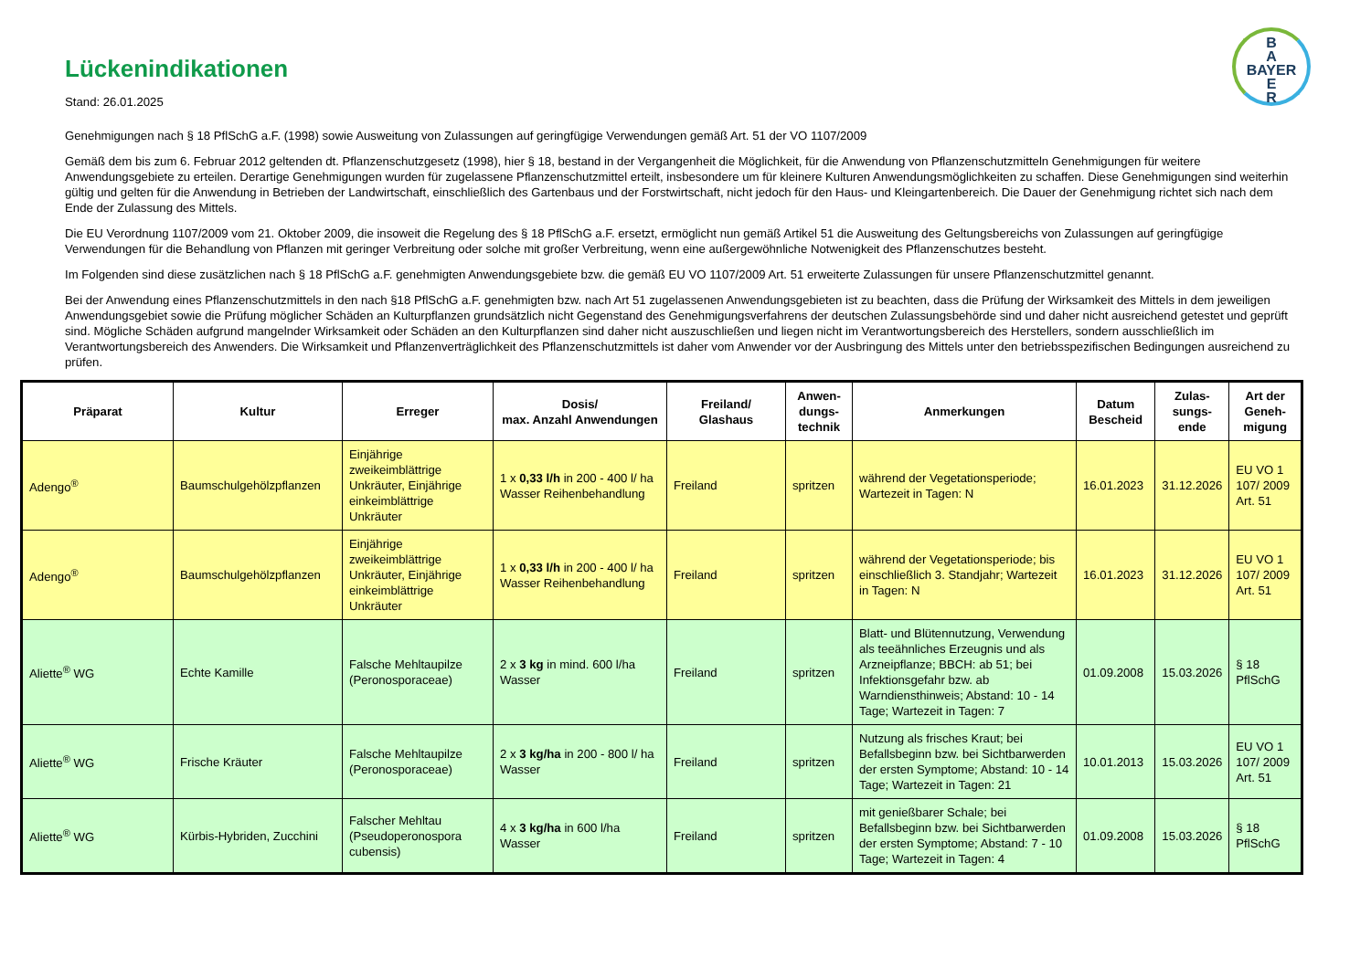B
A
BAYER
E
R
Lückenindikationen
Stand: 26.01.2025
Genehmigungen nach § 18 PflSchG a.F. (1998) sowie Ausweitung von Zulassungen auf geringfügige Verwendungen gemäß Art. 51 der VO 1107/2009
Gemäß dem bis zum 6. Februar 2012 geltenden dt. Pflanzenschutzgesetz (1998), hier § 18, bestand in der Vergangenheit die Möglichkeit, für die Anwendung von Pflanzenschutzmitteln Genehmigungen für weitere Anwendungsgebiete zu erteilen. Derartige Genehmigungen wurden für zugelassene Pflanzenschutzmittel erteilt, insbesondere um für kleinere Kulturen Anwendungsmöglichkeiten zu schaffen. Diese Genehmigungen sind weiterhin gültig und gelten für die Anwendung in Betrieben der Landwirtschaft, einschließlich des Gartenbaus und der Forstwirtschaft, nicht jedoch für den Haus- und Kleingartenbereich. Die Dauer der Genehmigung richtet sich nach dem Ende der Zulassung des Mittels.
Die EU Verordnung 1107/2009 vom 21. Oktober 2009, die insoweit die Regelung des § 18 PflSchG a.F. ersetzt, ermöglicht nun gemäß Artikel 51 die Ausweitung des Geltungsbereichs von Zulassungen auf geringfügige Verwendungen für die Behandlung von Pflanzen mit geringer Verbreitung oder solche mit großer Verbreitung, wenn eine außergewöhnliche Notwenigkeit des Pflanzenschutzes besteht.
Im Folgenden sind diese zusätzlichen nach § 18 PflSchG a.F. genehmigten Anwendungsgebiete bzw. die gemäß EU VO 1107/2009 Art. 51 erweiterte Zulassungen für unsere Pflanzenschutzmittel genannt.
Bei der Anwendung eines Pflanzenschutzmittels in den nach §18 PflSchG a.F. genehmigten bzw. nach Art 51 zugelassenen Anwendungsgebieten ist zu beachten, dass die Prüfung der Wirksamkeit des Mittels in dem jeweiligen Anwendungsgebiet sowie die Prüfung möglicher Schäden an Kulturpflanzen grundsätzlich nicht Gegenstand des Genehmigungsverfahrens der deutschen Zulassungsbehörde sind und daher nicht ausreichend getestet und geprüft sind. Mögliche Schäden aufgrund mangelnder Wirksamkeit oder Schäden an den Kulturpflanzen sind daher nicht auszuschließen und liegen nicht im Verantwortungsbereich des Herstellers, sondern ausschließlich im Verantwortungsbereich des Anwenders. Die Wirksamkeit und Pflanzenverträglichkeit des Pflanzenschutzmittels ist daher vom Anwender vor der Ausbringung des Mittels unter den betriebsspezifischen Bedingungen ausreichend zu prüfen.
| Präparat | Kultur | Erreger | Dosis/ max. Anzahl Anwendungen | Freiland/ Glashaus | Anwen- dungs- technik | Anmerkungen | Datum Bescheid | Zulas- sungs- ende | Art der Geneh- migung |
| --- | --- | --- | --- | --- | --- | --- | --- | --- | --- |
| Adengo<sup>®</sup> | Baumschulgehölzpflanzen | Einjährige zweikeimblättrige Unkräuter, Einjährige einkeimblättrige Unkräuter | 1 x 0,33 l/h in 200 - 400 l/ ha Wasser Reihenbehandlung | Freiland | spritzen | während der Vegetationsperiode; Wartezeit in Tagen: N | 16.01.2023 | 31.12.2026 | EU VO 1 107/ 2009 Art. 51 |
| Adengo<sup>®</sup> | Baumschulgehölzpflanzen | Einjährige zweikeimblättrige Unkräuter, Einjährige einkeimblättrige Unkräuter | 1 x 0,33 l/h in 200 - 400 l/ ha Wasser Reihenbehandlung | Freiland | spritzen | während der Vegetationsperiode; bis einschließlich 3. Standjahr; Wartezeit in Tagen: N | 16.01.2023 | 31.12.2026 | EU VO 1 107/ 2009 Art. 51 |
| Aliette<sup>®</sup> WG | Echte Kamille | Falsche Mehltaupilze (Peronosporaceae) | 2 x 3 kg in mind. 600 l/ha Wasser | Freiland | spritzen | Blatt- und Blütennutzung, Verwendung als teeähnliches Erzeugnis und als Arzneipflanze; BBCH: ab 51; bei Infektionsgefahr bzw. ab Warndiensthinweis; Abstand: 10 - 14 Tage; Wartezeit in Tagen: 7 | 01.09.2008 | 15.03.2026 | § 18 PflSchG |
| Aliette<sup>®</sup> WG | Frische Kräuter | Falsche Mehltaupilze (Peronosporaceae) | 2 x 3 kg/ha in 200 - 800 l/ ha Wasser | Freiland | spritzen | Nutzung als frisches Kraut; bei Befallsbeginn bzw. bei Sichtbarwerden der ersten Symptome; Abstand: 10 - 14 Tage; Wartezeit in Tagen: 21 | 10.01.2013 | 15.03.2026 | EU VO 1 107/ 2009 Art. 51 |
| Aliette<sup>®</sup> WG | Kürbis-Hybriden, Zucchini | Falscher Mehltau (Pseudoperonospora cubensis) | 4 x 3 kg/ha in 600 l/ha Wasser | Freiland | spritzen | mit genießbarer Schale; bei Befallsbeginn bzw. bei Sichtbarwerden der ersten Symptome; Abstand: 7 - 10 Tage; Wartezeit in Tagen: 4 | 01.09.2008 | 15.03.2026 | § 18 PflSchG |